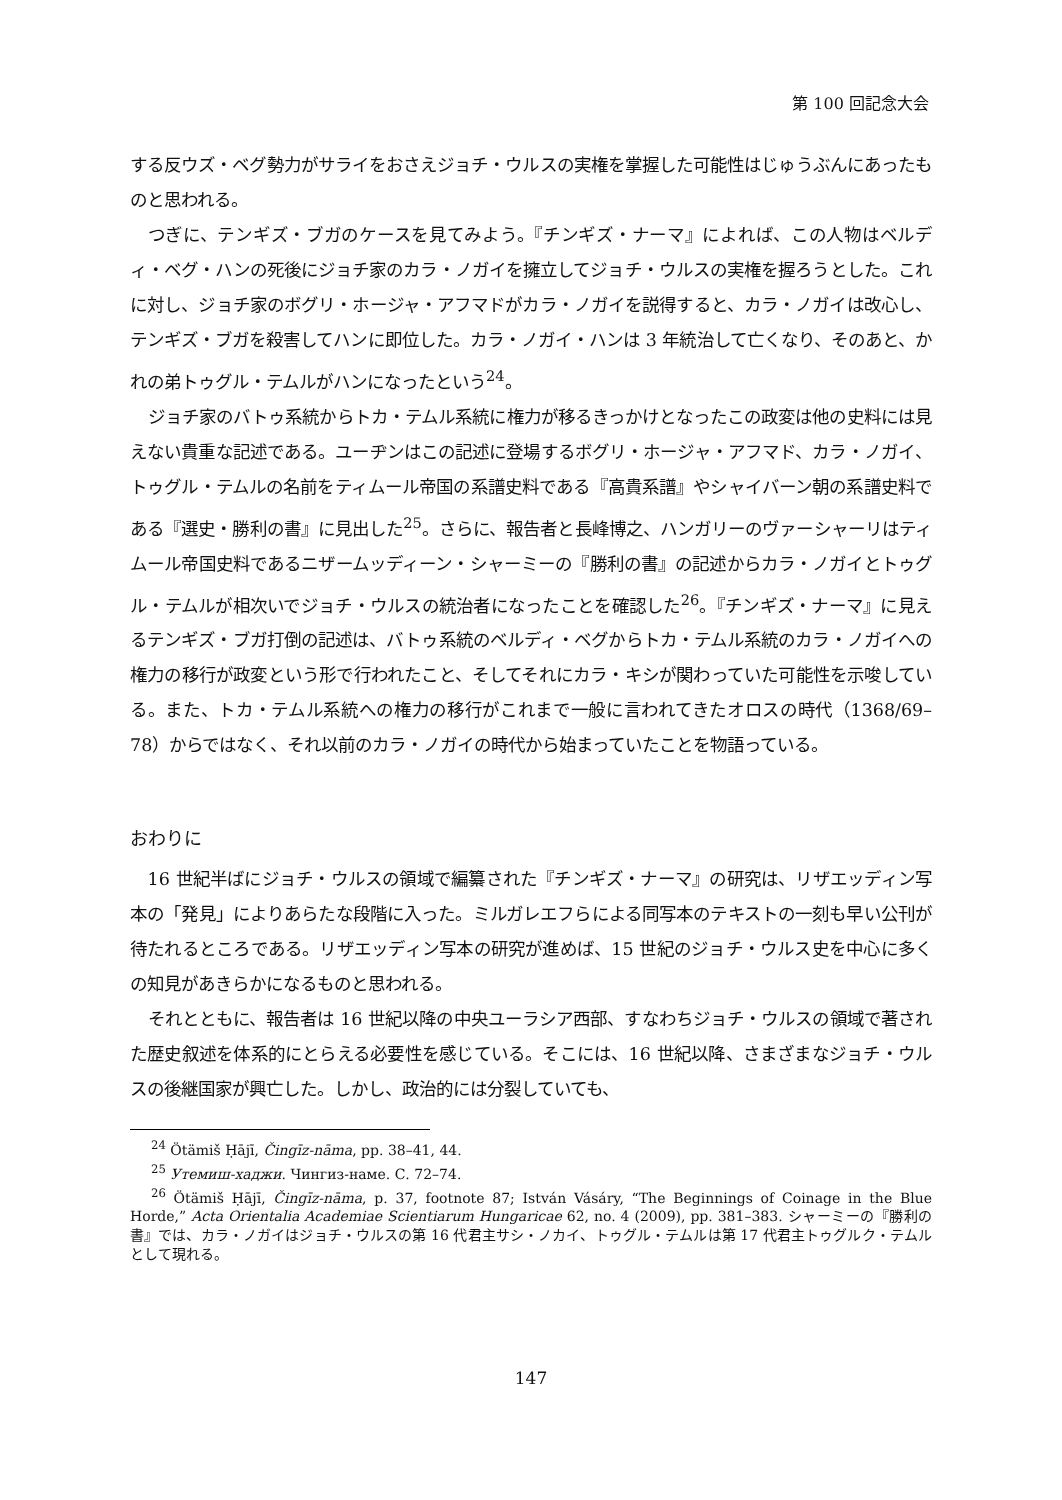第 100 回記念大会
する反ウズ・ベグ勢力がサライをおさえジョチ・ウルスの実権を掌握した可能性はじゅうぶんにあったものと思われる。
つぎに、テンギズ・ブガのケースを見てみよう。『チンギズ・ナーマ』によれば、この人物はベルディ・ベグ・ハンの死後にジョチ家のカラ・ノガイを擁立してジョチ・ウルスの実権を握ろうとした。これに対し、ジョチ家のボグリ・ホージャ・アフマドがカラ・ノガイを説得すると、カラ・ノガイは改心し、テンギズ・ブガを殺害してハンに即位した。カラ・ノガイ・ハンは 3 年統治して亡くなり、そのあと、かれの弟トゥグル・テムルがハンになったという<sup>24</sup>。
ジョチ家のバトゥ系統からトカ・テムル系統に権力が移るきっかけとなったこの政変は他の史料には見えない貴重な記述である。ユーヂンはこの記述に登場するボグリ・ホージャ・アフマド、カラ・ノガイ、トゥグル・テムルの名前をティムール帝国の系譜史料である『高貴系譜』やシャイバーン朝の系譜史料である『選史・勝利の書』に見出した<sup>25</sup>。さらに、報告者と長峰博之、ハンガリーのヴァーシャーリはティムール帝国史料であるニザームッディーン・シャーミーの『勝利の書』の記述からカラ・ノガイとトゥグル・テムルが相次いでジョチ・ウルスの統治者になったことを確認した<sup>26</sup>。『チンギズ・ナーマ』に見えるテンギズ・ブガ打倒の記述は、バトゥ系統のベルディ・ベグからトカ・テムル系統のカラ・ノガイへの権力の移行が政変という形で行われたこと、そしてそれにカラ・キシが関わっていた可能性を示唆している。また、トカ・テムル系統への権力の移行がこれまで一般に言われてきたオロスの時代（1368/69–78）からではなく、それ以前のカラ・ノガイの時代から始まっていたことを物語っている。
おわりに
16 世紀半ばにジョチ・ウルスの領域で編纂された『チンギズ・ナーマ』の研究は、リザエッディン写本の「発見」によりあらたな段階に入った。ミルガレエフらによる同写本のテキストの一刻も早い公刊が待たれるところである。リザエッディン写本の研究が進めば、15 世紀のジョチ・ウルス史を中心に多くの知見があきらかになるものと思われる。
それとともに、報告者は 16 世紀以降の中央ユーラシア西部、すなわちジョチ・ウルスの領域で著された歴史叙述を体系的にとらえる必要性を感じている。そこには、16 世紀以降、さまざまなジョチ・ウルスの後継国家が興亡した。しかし、政治的には分裂していても、
<sup>24</sup> Ötämiš Ḥājī, Čingīz-nāma, pp. 38–41, 44.
<sup>25</sup> Утемиш-хаджи. Чингиз-наме. С. 72–74.
<sup>26</sup> Ötämiš Ḥājī, Čingīz-nāma, p. 37, footnote 87; István Vásáry, “The Beginnings of Coinage in the Blue Horde,” Acta Orientalia Academiae Scientiarum Hungaricae 62, no. 4 (2009), pp. 381–383. シャーミーの『勝利の書』では、カラ・ノガイはジョチ・ウルスの第 16 代君主サシ・ノカイ、トゥグル・テムルは第 17 代君主トゥグルク・テムルとして現れる。
147